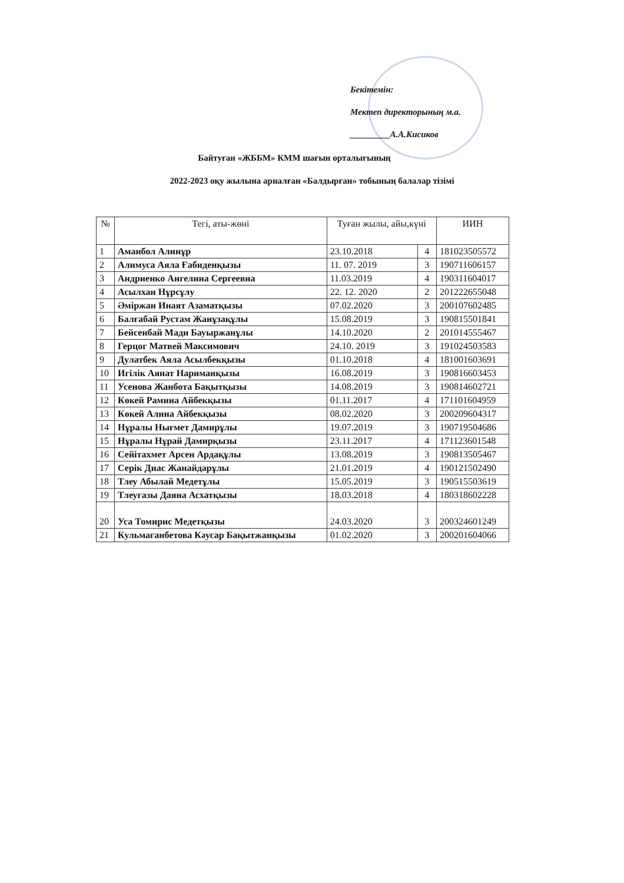Бекітемін:
Мектеп директорының м.а.
_________А.А.Кисиков
Байтуған «ЖББМ» КММ шағын орталығының
2022-2023 оқу жылына арналған «Балдырған» тобының балалар тізімі
| № | Тегі, аты-жөні | Туған жылы, айы,күні | | ИИН |
| --- | --- | --- | --- | --- |
| 1 | Аманбол Алинұр | 23.10.2018 | 4 | 181023505572 |
| 2 | Алимуса Аяла Ғабиденқызы | 11. 07. 2019 | 3 | 190711606157 |
| 3 | Андриенко Ангелина Сергеевна | 11.03.2019 | 4 | 190311604017 |
| 4 | Асылхан Нұрсұлу | 22. 12. 2020 | 2 | 201222655048 |
| 5 | Әміржан Инаят Азаматқызы | 07.02.2020 | 3 | 200107602485 |
| 6 | Балғабай Рустам Жанұзақұлы | 15.08.2019 | 3 | 190815501841 |
| 7 | Бейсенбай Мади Бауыржанұлы | 14.10.2020 | 2 | 201014555467 |
| 8 | Герцог Матвей Максимович | 24.10. 2019 | 3 | 191024503583 |
| 9 | Дулатбек Аяла Асылбекқызы | 01.10.2018 | 4 | 181001603691 |
| 10 | Игілік Аянат Нариманқызы | 16.08.2019 | 3 | 190816603453 |
| 11 | Усенова Жанбота Бақытқызы | 14.08.2019 | 3 | 190814602721 |
| 12 | Көкей Рамина Айбекқызы | 01.11.2017 | 4 | 171101604959 |
| 13 | Көкей Алина Айбекқызы | 08.02.2020 | 3 | 200209604317 |
| 14 | Нұралы Нығмет Дамирұлы | 19.07.2019 | 3 | 190719504686 |
| 15 | Нұралы Нұрай Дамирқызы | 23.11.2017 | 4 | 171123601548 |
| 16 | Сейітахмет Арсен Ардақұлы | 13.08.2019 | 3 | 190813505467 |
| 17 | Серік Диас Жанайдарұлы | 21.01.2019 | 4 | 190121502490 |
| 18 | Тлеу Абылай Медетұлы | 15.05.2019 | 3 | 190515503619 |
| 19 | Тлеуғазы Даяна Асхатқызы | 18.03.2018 | 4 | 180318602228 |
| 20 | Уса Томирис Медетқызы | 24.03.2020 | 3 | 200324601249 |
| 21 | Кульмаганбетова Кәусар Бақытжанқызы | 01.02.2020 | 3 | 200201604066 |